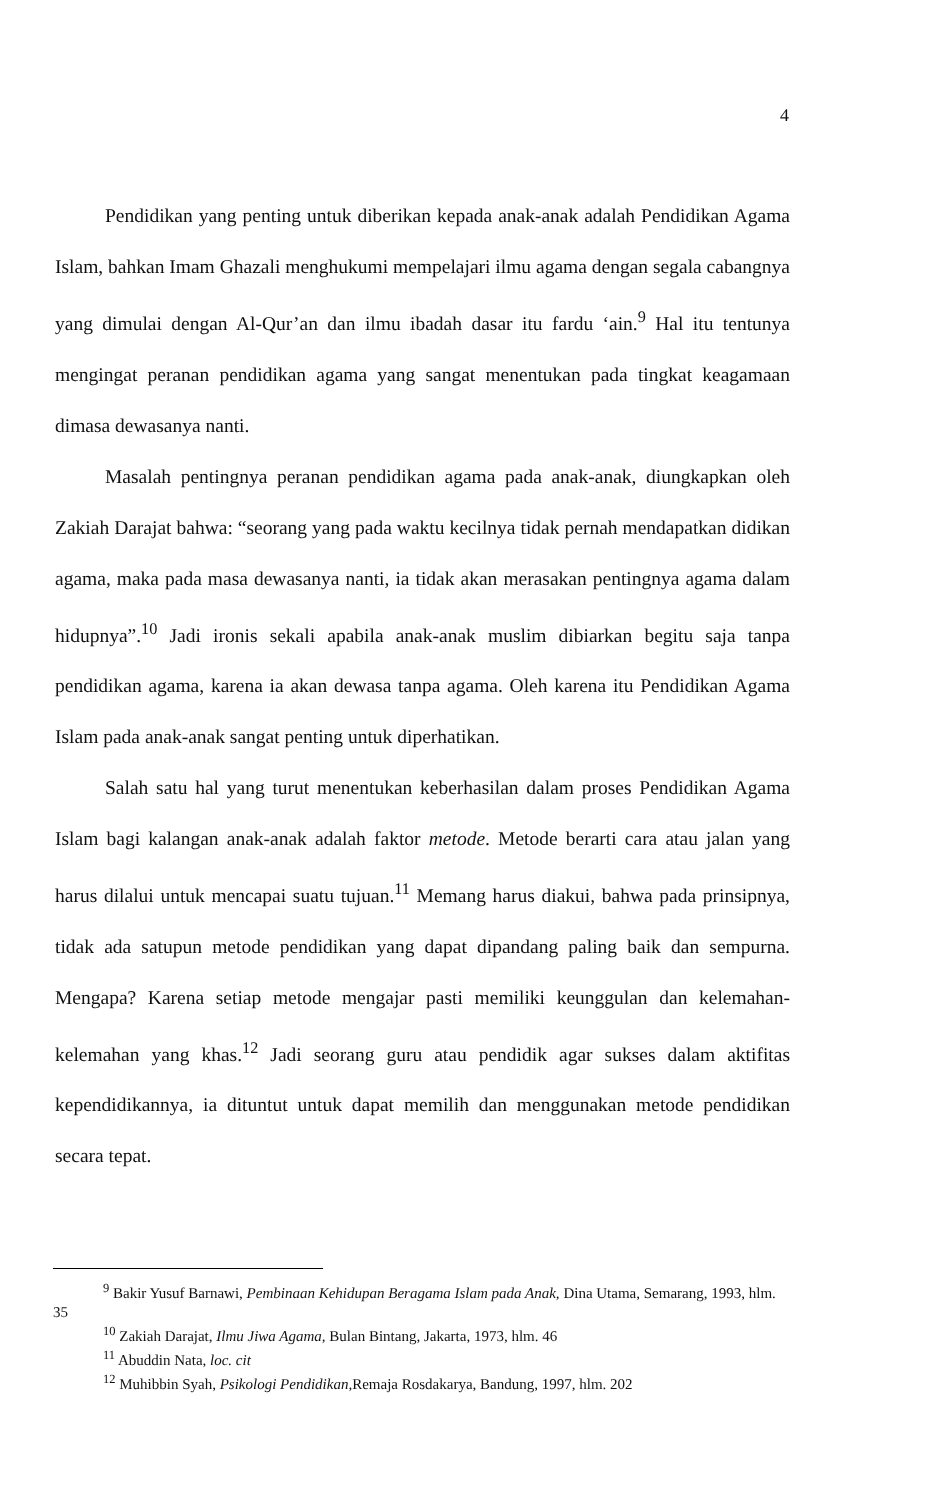4
Pendidikan yang penting untuk diberikan kepada anak-anak adalah Pendidikan Agama Islam, bahkan Imam Ghazali menghukumi mempelajari ilmu agama dengan segala cabangnya yang dimulai dengan Al-Qur’an dan ilmu ibadah dasar itu fardu ‘ain.<sup>9</sup> Hal itu tentunya mengingat peranan pendidikan agama yang sangat menentukan pada tingkat keagamaan dimasa dewasanya nanti.
Masalah pentingnya peranan pendidikan agama pada anak-anak, diungkapkan oleh Zakiah Darajat bahwa: “seorang yang pada waktu kecilnya tidak pernah mendapatkan didikan agama, maka pada masa dewasanya nanti, ia tidak akan merasakan pentingnya agama dalam hidupnya”.<sup>10</sup> Jadi ironis sekali apabila anak-anak muslim dibiarkan begitu saja tanpa pendidikan agama, karena ia akan dewasa tanpa agama. Oleh karena itu Pendidikan Agama Islam pada anak-anak sangat penting untuk diperhatikan.
Salah satu hal yang turut menentukan keberhasilan dalam proses Pendidikan Agama Islam bagi kalangan anak-anak adalah faktor metode. Metode berarti cara atau jalan yang harus dilalui untuk mencapai suatu tujuan.<sup>11</sup> Memang harus diakui, bahwa pada prinsipnya, tidak ada satupun metode pendidikan yang dapat dipandang paling baik dan sempurna. Mengapa? Karena setiap metode mengajar pasti memiliki keunggulan dan kelemahan-kelemahan yang khas.<sup>12</sup> Jadi seorang guru atau pendidik agar sukses dalam aktifitas kependidikannya, ia dituntut untuk dapat memilih dan menggunakan metode pendidikan secara tepat.
<sup>9</sup> Bakir Yusuf Barnawi, Pembinaan Kehidupan Beragama Islam pada Anak, Dina Utama, Semarang, 1993, hlm. 35
<sup>10</sup> Zakiah Darajat, Ilmu Jiwa Agama, Bulan Bintang, Jakarta, 1973, hlm. 46
<sup>11</sup> Abuddin Nata, loc. cit
<sup>12</sup> Muhibbin Syah, Psikologi Pendidikan, Remaja Rosdakarya, Bandung, 1997, hlm. 202